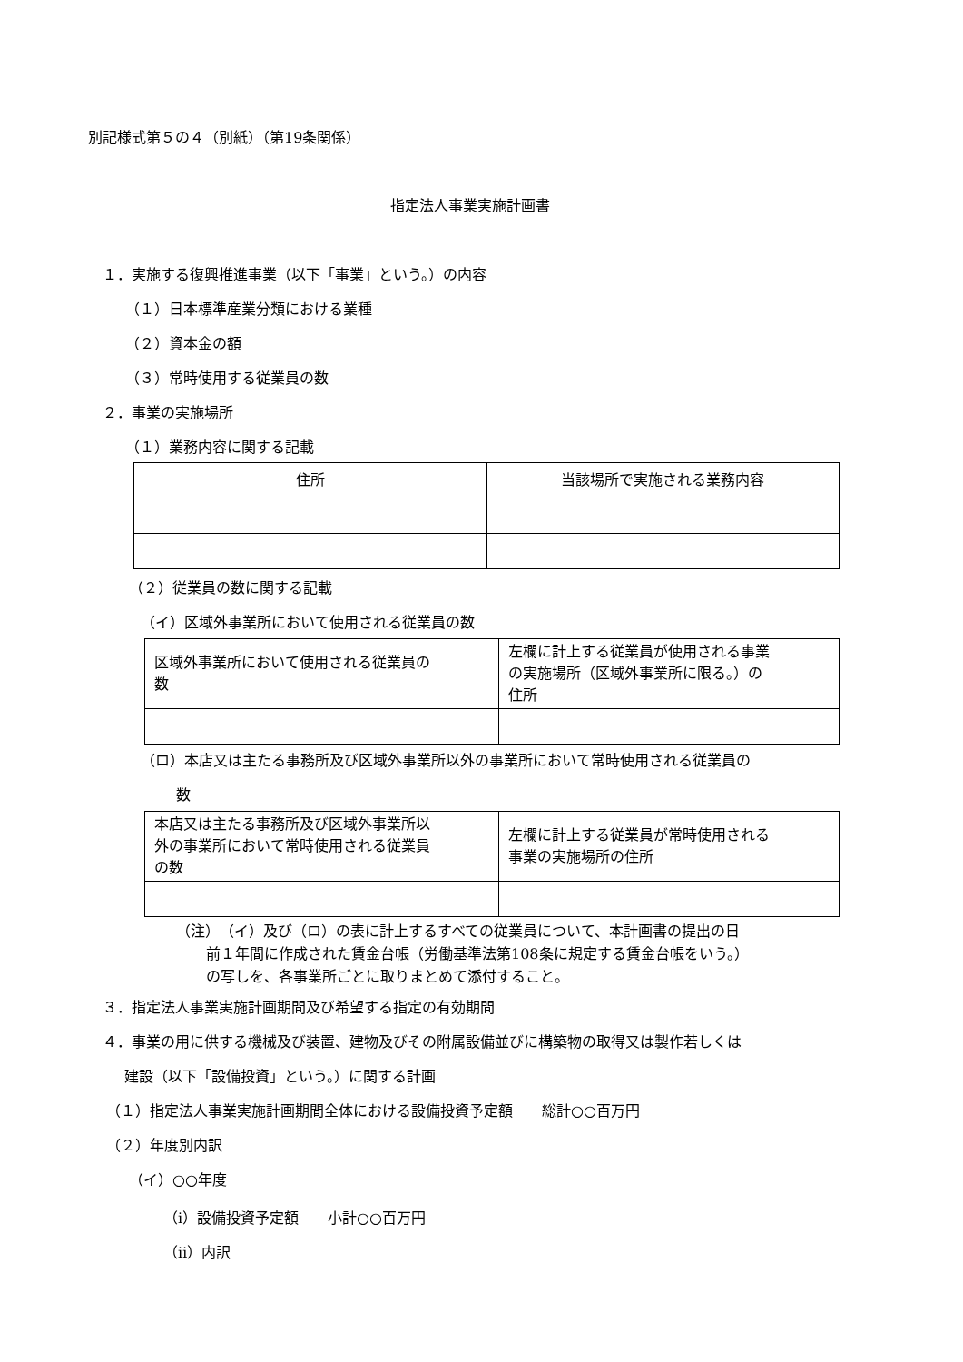別記様式第５の４（別紙）（第19条関係）
指定法人事業実施計画書
１．実施する復興推進事業（以下「事業」という。）の内容
（１）日本標準産業分類における業種
（２）資本金の額
（３）常時使用する従業員の数
２．事業の実施場所
（１）業務内容に関する記載
| 住所 | 当該場所で実施される業務内容 |
（２）従業員の数に関する記載
（イ）区域外事業所において使用される従業員の数
| 区域外事業所において使用される従業員の 数 | 左欄に計上する従業員が使用される事業 の実施場所（区域外事業所に限る。）の 住所 |
（ロ）本店又は主たる事務所及び区域外事業所以外の事業所において常時使用される従業員の
数
| 本店又は主たる事務所及び区域外事業所以 外の事業所において常時使用される従業員 の数 | 左欄に計上する従業員が常時使用される 事業の実施場所の住所 |
（注）　（イ）及び（ロ）の表に計上するすべての従業員について、本計画書の提出の日
前１年間に作成された賃金台帳（労働基準法第108条に規定する賃金台帳をいう。）
の写しを、各事業所ごとに取りまとめて添付すること。
３．指定法人事業実施計画期間及び希望する指定の有効期間
４．事業の用に供する機械及び装置、建物及びその附属設備並びに構築物の取得又は製作若しくは
建設（以下「設備投資」という。）に関する計画
（１）指定法人事業実施計画期間全体における設備投資予定額　　総計○○百万円
（２）年度別内訳
（イ）○○年度
（ⅰ）設備投資予定額　　小計○○百万円
（ⅱ）内訳